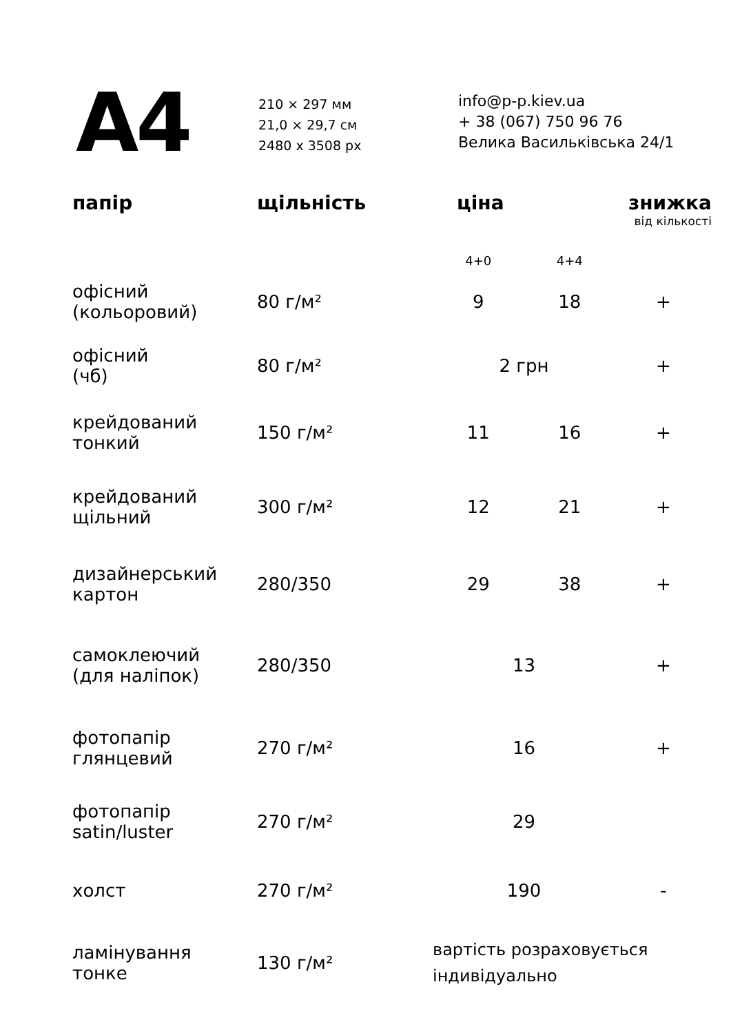A4
210 × 297 мм
21,0 × 29,7 см
2480 x 3508 px
info@p-p.kiev.ua
+ 38 (067) 750 96 76
Велика Васильківська 24/1
| папір | щільність | ціна | | знижка від кількості |
| --- | --- | --- | --- | --- |
| | | 4+0 | 4+4 | |
| офісний (кольоровий) | 80 г/м² | 9 | 18 | + |
| офісний (чб) | 80 г/м² | 2 грн | | + |
| крейдований тонкий | 150 г/м² | 11 | 16 | + |
| крейдований щільний | 300 г/м² | 12 | 21 | + |
| дизайнерський картон | 280/350 | 29 | 38 | + |
| самоклеючий (для наліпок) | 280/350 | 13 | | + |
| фотопапір глянцевий | 270 г/м² | 16 | | + |
| фотопапір satin/luster | 270 г/м² | 29 | | |
| холст | 270 г/м² | 190 | | - |
| ламінування тонке | 130 г/м² | вартість розраховується індивідуально | | |